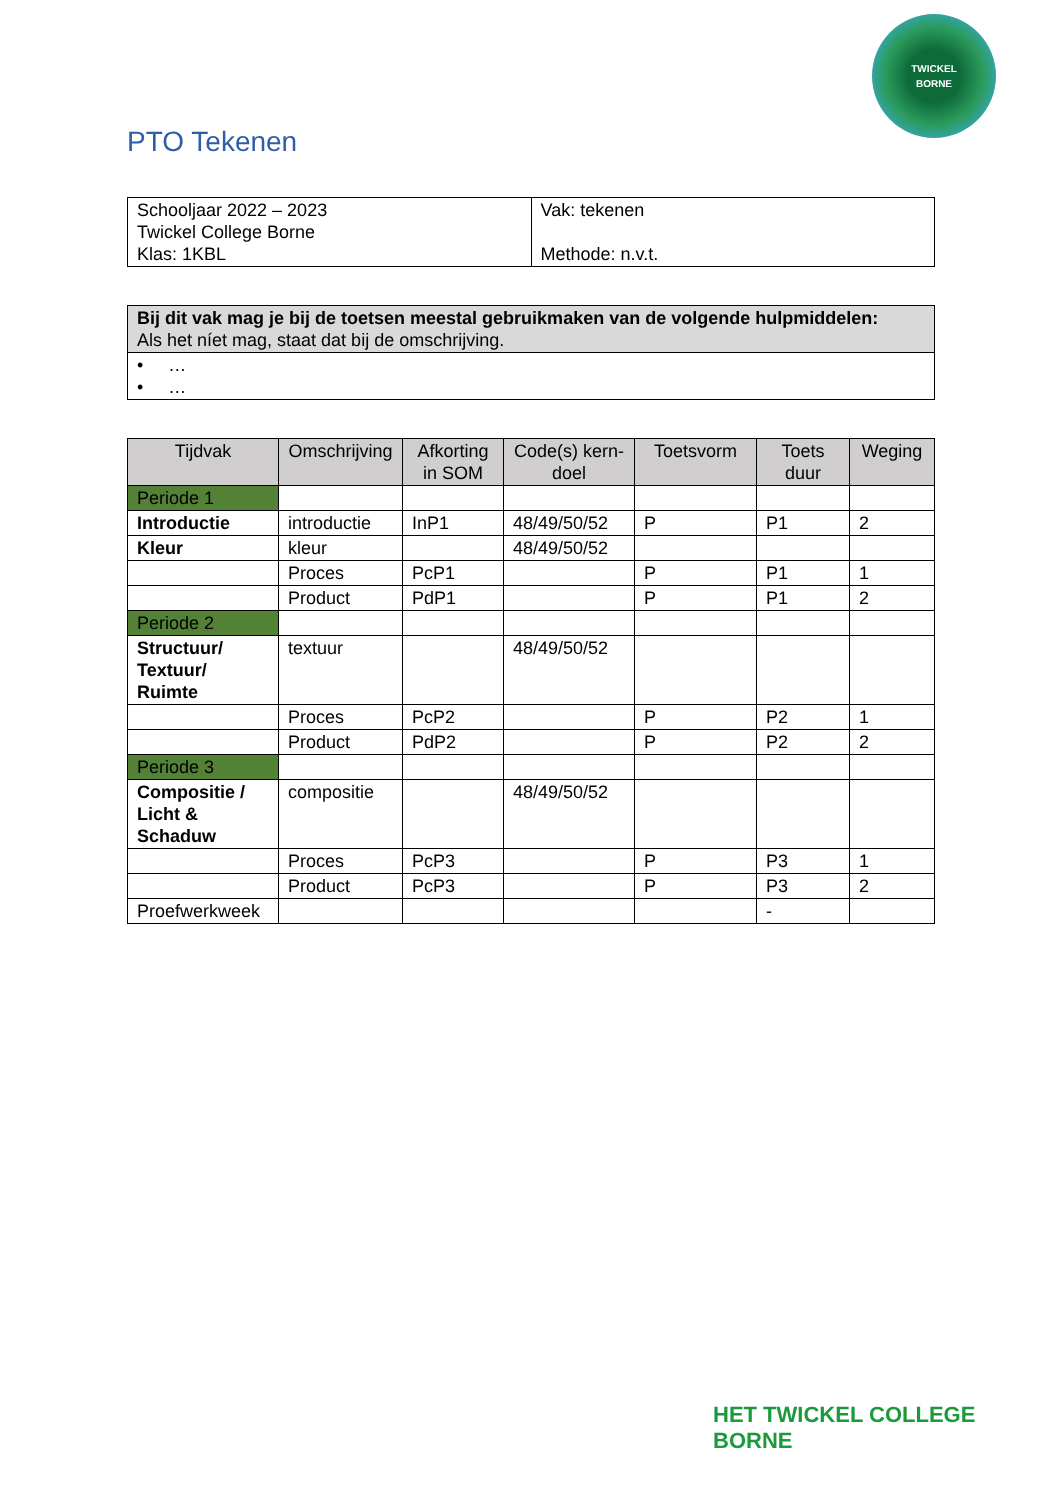TWICKEL
BORNE
PTO Tekenen
| Schooljaar 2022 – 2023 Twickel College Borne Klas: 1KBL | Vak: tekenen Methode: n.v.t. |
| Bij dit vak mag je bij de toetsen meestal gebruikmaken van de volgende hulpmiddelen: Als het níet mag, staat dat bij de omschrijving. |
| • … • … |
| Tijdvak | Omschrijving | Afkorting in SOM | Code(s) kern-doel | Toetsvorm | Toets duur | Weging |
| --- | --- | --- | --- | --- | --- | --- |
| Periode 1 | | | | | | |
| Introductie | introductie | InP1 | 48/49/50/52 | P | P1 | 2 |
| Kleur | kleur | | 48/49/50/52 | | | |
| | Proces | PcP1 | | P | P1 | 1 |
| | Product | PdP1 | | P | P1 | 2 |
| Periode 2 | | | | | | |
| Structuur/ Textuur/ Ruimte | textuur | | 48/49/50/52 | | | |
| | Proces | PcP2 | | P | P2 | 1 |
| | Product | PdP2 | | P | P2 | 2 |
| Periode 3 | | | | | | |
| Compositie / Licht & Schaduw | compositie | | 48/49/50/52 | | | |
| | Proces | PcP3 | | P | P3 | 1 |
| | Product | PcP3 | | P | P3 | 2 |
| Proefwerkweek | | | | | - | |
HET TWICKEL COLLEGE
BORNE